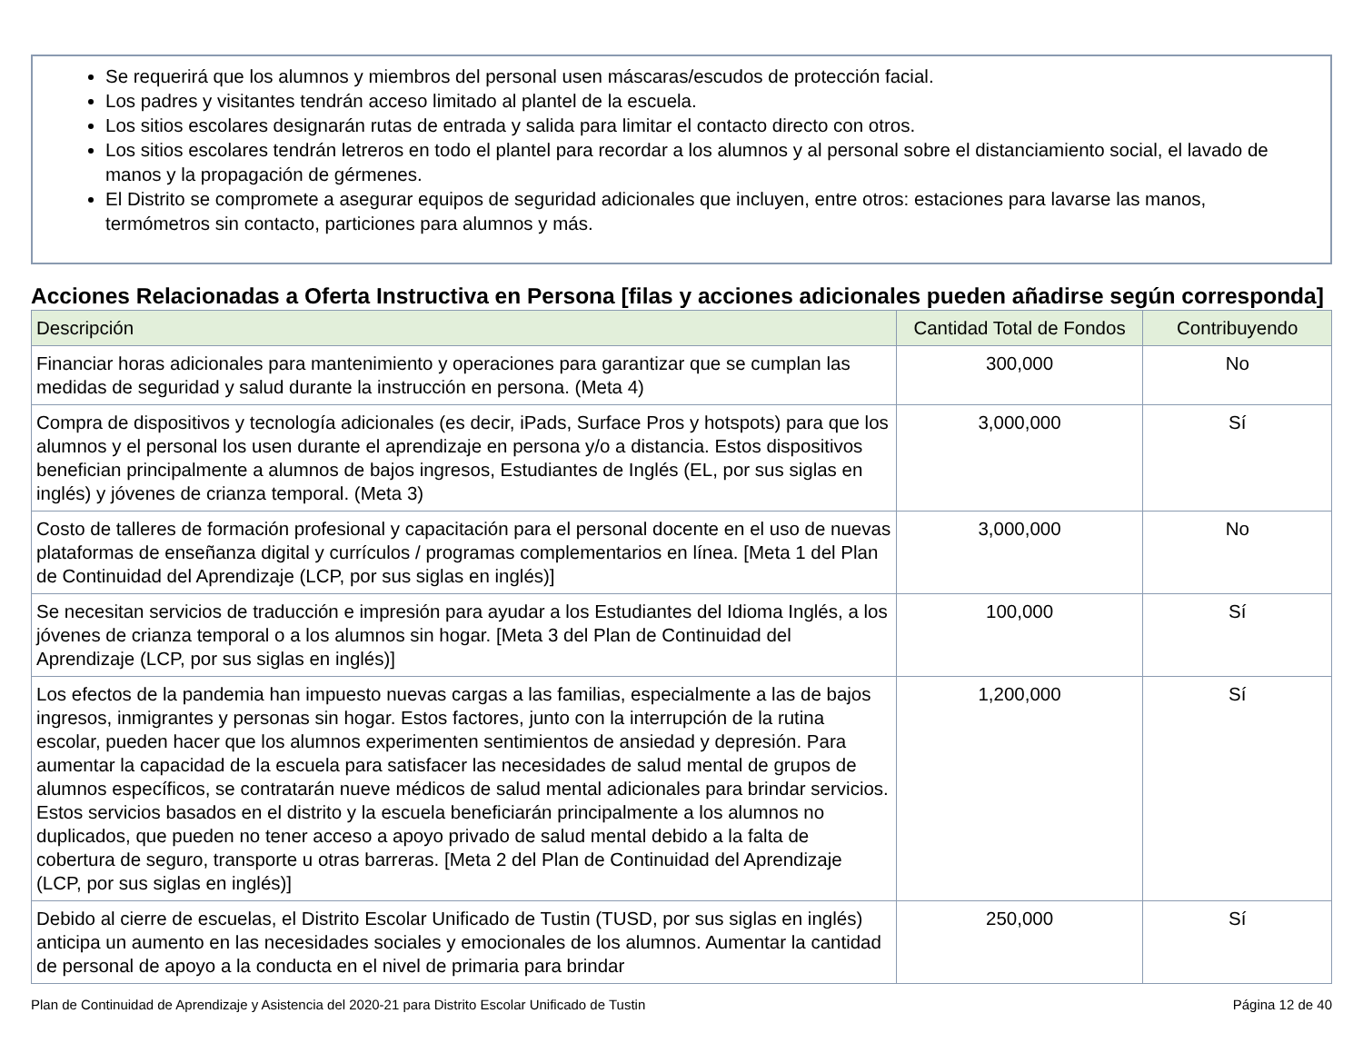Se requerirá que los alumnos y miembros del personal usen máscaras/escudos de protección facial.
Los padres y visitantes tendrán acceso limitado al plantel de la escuela.
Los sitios escolares designarán rutas de entrada y salida para limitar el contacto directo con otros.
Los sitios escolares tendrán letreros en todo el plantel para recordar a los alumnos y al personal sobre el distanciamiento social, el lavado de manos y la propagación de gérmenes.
El Distrito se compromete a asegurar equipos de seguridad adicionales que incluyen, entre otros: estaciones para lavarse las manos, termómetros sin contacto, particiones para alumnos y más.
Acciones Relacionadas a Oferta Instructiva en Persona [filas y acciones adicionales pueden añadirse según corresponda]
| Descripción | Cantidad Total de Fondos | Contribuyendo |
| --- | --- | --- |
| Financiar horas adicionales para mantenimiento y operaciones para garantizar que se cumplan las medidas de seguridad y salud durante la instrucción en persona. (Meta 4) | 300,000 | No |
| Compra de dispositivos y tecnología adicionales (es decir, iPads, Surface Pros y hotspots) para que los alumnos y el personal los usen durante el aprendizaje en persona y/o a distancia. Estos dispositivos benefician principalmente a alumnos de bajos ingresos, Estudiantes de Inglés (EL, por sus siglas en inglés) y jóvenes de crianza temporal. (Meta 3) | 3,000,000 | Sí |
| Costo de talleres de formación profesional y capacitación para el personal docente en el uso de nuevas plataformas de enseñanza digital y currículos / programas complementarios en línea. [Meta 1 del Plan de Continuidad del Aprendizaje (LCP, por sus siglas en inglés)] | 3,000,000 | No |
| Se necesitan servicios de traducción e impresión para ayudar a los Estudiantes del Idioma Inglés, a los jóvenes de crianza temporal o a los alumnos sin hogar. [Meta 3 del Plan de Continuidad del Aprendizaje (LCP, por sus siglas en inglés)] | 100,000 | Sí |
| Los efectos de la pandemia han impuesto nuevas cargas a las familias, especialmente a las de bajos ingresos, inmigrantes y personas sin hogar. Estos factores, junto con la interrupción de la rutina escolar, pueden hacer que los alumnos experimenten sentimientos de ansiedad y depresión. Para aumentar la capacidad de la escuela para satisfacer las necesidades de salud mental de grupos de alumnos específicos, se contratarán nueve médicos de salud mental adicionales para brindar servicios. Estos servicios basados en el distrito y la escuela beneficiarán principalmente a los alumnos no duplicados, que pueden no tener acceso a apoyo privado de salud mental debido a la falta de cobertura de seguro, transporte u otras barreras. [Meta 2 del Plan de Continuidad del Aprendizaje (LCP, por sus siglas en inglés)] | 1,200,000 | Sí |
| Debido al cierre de escuelas, el Distrito Escolar Unificado de Tustin (TUSD, por sus siglas en inglés) anticipa un aumento en las necesidades sociales y emocionales de los alumnos. Aumentar la cantidad de personal de apoyo a la conducta en el nivel de primaria para brindar | 250,000 | Sí |
Plan de Continuidad de Aprendizaje y Asistencia del 2020-21 para Distrito Escolar Unificado de Tustin Página 12 de 40